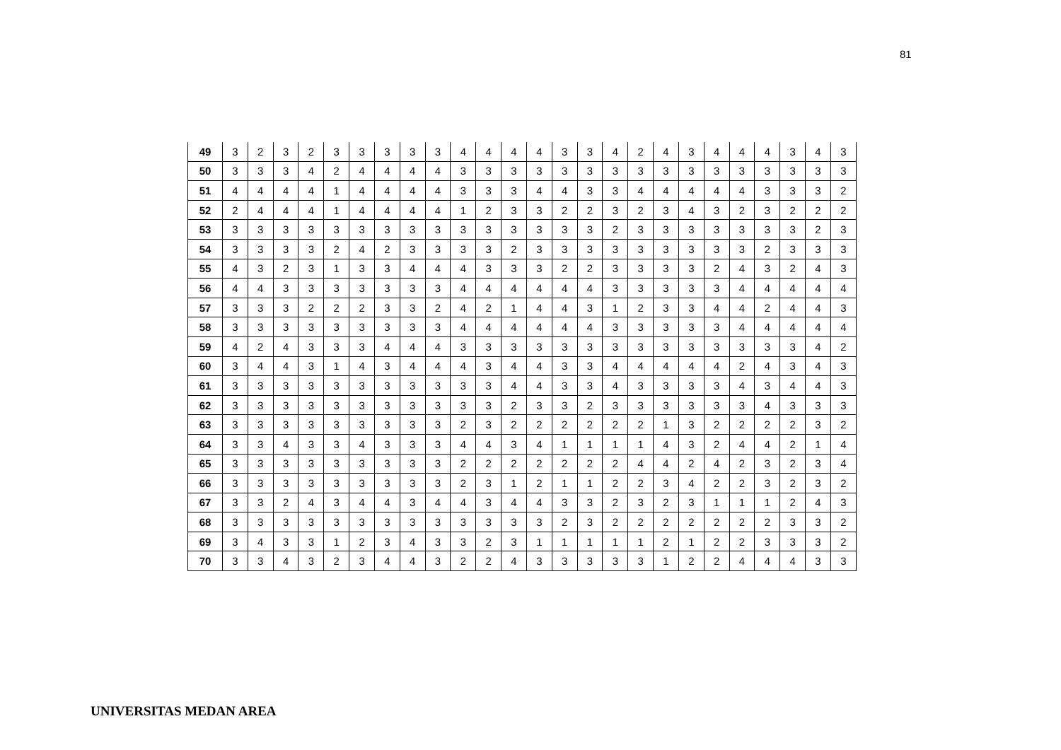81
| 49 | 3 | 2 | 3 | 2 | 3 | 3 | 3 | 3 | 3 | 4 | 4 | 4 | 4 | 3 | 3 | 4 | 2 | 4 | 3 | 4 | 4 | 4 | 3 | 4 | 3 |
| 50 | 3 | 3 | 3 | 4 | 2 | 4 | 4 | 4 | 4 | 3 | 3 | 3 | 3 | 3 | 3 | 3 | 3 | 3 | 3 | 3 | 3 | 3 | 3 | 3 | 3 |
| 51 | 4 | 4 | 4 | 4 | 1 | 4 | 4 | 4 | 4 | 3 | 3 | 3 | 4 | 4 | 3 | 3 | 4 | 4 | 4 | 4 | 4 | 3 | 3 | 3 | 2 |
| 52 | 2 | 4 | 4 | 4 | 1 | 4 | 4 | 4 | 4 | 1 | 2 | 3 | 3 | 2 | 2 | 3 | 2 | 3 | 4 | 3 | 2 | 3 | 2 | 2 | 2 |
| 53 | 3 | 3 | 3 | 3 | 3 | 3 | 3 | 3 | 3 | 3 | 3 | 3 | 3 | 3 | 3 | 2 | 3 | 3 | 3 | 3 | 3 | 3 | 3 | 2 | 3 |
| 54 | 3 | 3 | 3 | 3 | 2 | 4 | 2 | 3 | 3 | 3 | 3 | 2 | 3 | 3 | 3 | 3 | 3 | 3 | 3 | 3 | 3 | 2 | 3 | 3 | 3 |
| 55 | 4 | 3 | 2 | 3 | 1 | 3 | 3 | 4 | 4 | 4 | 3 | 3 | 3 | 2 | 2 | 3 | 3 | 3 | 3 | 2 | 4 | 3 | 2 | 4 | 3 |
| 56 | 4 | 4 | 3 | 3 | 3 | 3 | 3 | 3 | 3 | 4 | 4 | 4 | 4 | 4 | 4 | 3 | 3 | 3 | 3 | 3 | 4 | 4 | 4 | 4 | 4 |
| 57 | 3 | 3 | 3 | 2 | 2 | 2 | 3 | 3 | 2 | 4 | 2 | 1 | 4 | 4 | 3 | 1 | 2 | 3 | 3 | 4 | 4 | 2 | 4 | 4 | 3 |
| 58 | 3 | 3 | 3 | 3 | 3 | 3 | 3 | 3 | 3 | 4 | 4 | 4 | 4 | 4 | 4 | 3 | 3 | 3 | 3 | 3 | 4 | 4 | 4 | 4 | 4 |
| 59 | 4 | 2 | 4 | 3 | 3 | 3 | 4 | 4 | 4 | 3 | 3 | 3 | 3 | 3 | 3 | 3 | 3 | 3 | 3 | 3 | 3 | 3 | 3 | 4 | 2 |
| 60 | 3 | 4 | 4 | 3 | 1 | 4 | 3 | 4 | 4 | 4 | 3 | 4 | 4 | 3 | 3 | 4 | 4 | 4 | 4 | 4 | 2 | 4 | 3 | 4 | 3 |
| 61 | 3 | 3 | 3 | 3 | 3 | 3 | 3 | 3 | 3 | 3 | 3 | 4 | 4 | 3 | 3 | 4 | 3 | 3 | 3 | 3 | 4 | 3 | 4 | 4 | 3 |
| 62 | 3 | 3 | 3 | 3 | 3 | 3 | 3 | 3 | 3 | 3 | 3 | 2 | 3 | 3 | 2 | 3 | 3 | 3 | 3 | 3 | 3 | 4 | 3 | 3 | 3 |
| 63 | 3 | 3 | 3 | 3 | 3 | 3 | 3 | 3 | 3 | 2 | 3 | 2 | 2 | 2 | 2 | 2 | 2 | 1 | 3 | 2 | 2 | 2 | 2 | 3 | 2 |
| 64 | 3 | 3 | 4 | 3 | 3 | 4 | 3 | 3 | 3 | 4 | 4 | 3 | 4 | 1 | 1 | 1 | 1 | 4 | 3 | 2 | 4 | 4 | 2 | 1 | 4 |
| 65 | 3 | 3 | 3 | 3 | 3 | 3 | 3 | 3 | 3 | 2 | 2 | 2 | 2 | 2 | 2 | 2 | 4 | 4 | 2 | 4 | 2 | 3 | 2 | 3 | 4 |
| 66 | 3 | 3 | 3 | 3 | 3 | 3 | 3 | 3 | 3 | 2 | 3 | 1 | 2 | 1 | 1 | 2 | 2 | 3 | 4 | 2 | 2 | 3 | 2 | 3 | 2 |
| 67 | 3 | 3 | 2 | 4 | 3 | 4 | 4 | 3 | 4 | 4 | 3 | 4 | 4 | 3 | 3 | 2 | 3 | 2 | 3 | 1 | 1 | 1 | 2 | 4 | 3 |
| 68 | 3 | 3 | 3 | 3 | 3 | 3 | 3 | 3 | 3 | 3 | 3 | 3 | 3 | 2 | 3 | 2 | 2 | 2 | 2 | 2 | 2 | 2 | 3 | 3 | 2 |
| 69 | 3 | 4 | 3 | 3 | 1 | 2 | 3 | 4 | 3 | 3 | 2 | 3 | 1 | 1 | 1 | 1 | 1 | 2 | 1 | 2 | 2 | 3 | 3 | 3 | 2 |
| 70 | 3 | 3 | 4 | 3 | 2 | 3 | 4 | 4 | 3 | 2 | 2 | 4 | 3 | 3 | 3 | 3 | 3 | 1 | 2 | 2 | 4 | 4 | 4 | 3 | 3 |
UNIVERSITAS MEDAN AREA